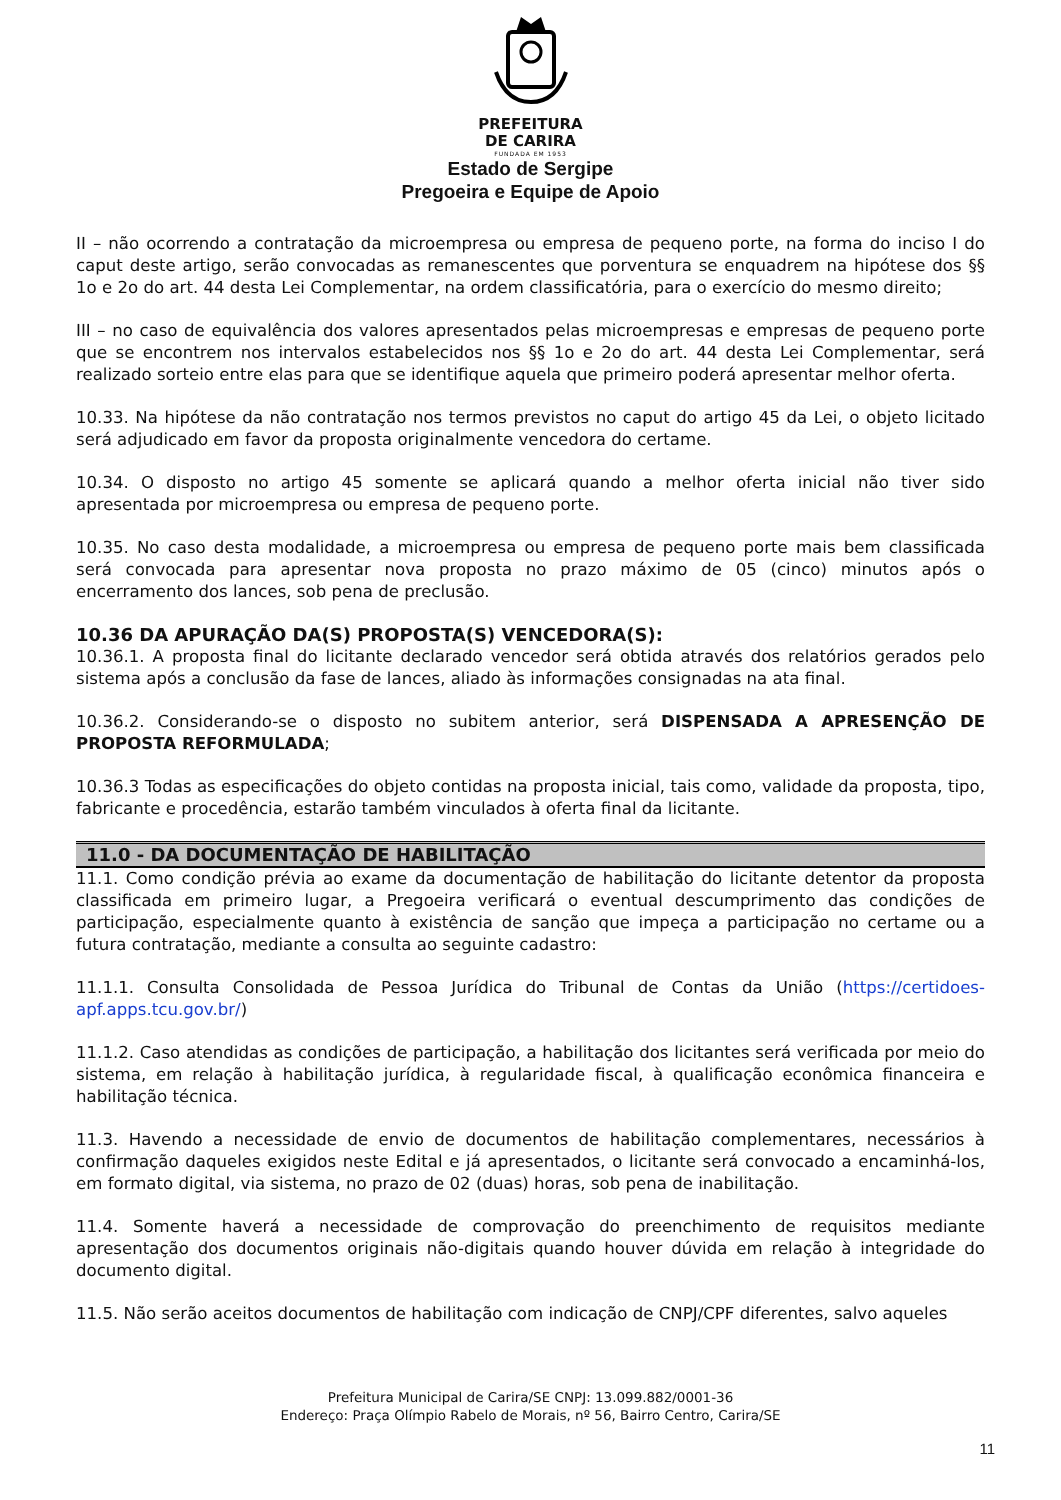PREFEITURA
DE CARIRA
FUNDADA EM 1953
Estado de Sergipe
Pregoeira e Equipe de Apoio
II – não ocorrendo a contratação da microempresa ou empresa de pequeno porte, na forma do inciso I do caput deste artigo, serão convocadas as remanescentes que porventura se enquadrem na hipótese dos §§ 1o e 2o do art. 44 desta Lei Complementar, na ordem classificatória, para o exercício do mesmo direito;
III – no caso de equivalência dos valores apresentados pelas microempresas e empresas de pequeno porte que se encontrem nos intervalos estabelecidos nos §§ 1o e 2o do art. 44 desta Lei Complementar, será realizado sorteio entre elas para que se identifique aquela que primeiro poderá apresentar melhor oferta.
10.33. Na hipótese da não contratação nos termos previstos no caput do artigo 45 da Lei, o objeto licitado será adjudicado em favor da proposta originalmente vencedora do certame.
10.34. O disposto no artigo 45 somente se aplicará quando a melhor oferta inicial não tiver sido apresentada por microempresa ou empresa de pequeno porte.
10.35. No caso desta modalidade, a microempresa ou empresa de pequeno porte mais bem classificada será convocada para apresentar nova proposta no prazo máximo de 05 (cinco) minutos após o encerramento dos lances, sob pena de preclusão.
10.36 DA APURAÇÃO DA(S) PROPOSTA(S) VENCEDORA(S):
10.36.1. A proposta final do licitante declarado vencedor será obtida através dos relatórios gerados pelo sistema após a conclusão da fase de lances, aliado às informações consignadas na ata final.
10.36.2. Considerando-se o disposto no subitem anterior, será DISPENSADA A APRESENÇÃO DE PROPOSTA REFORMULADA;
10.36.3 Todas as especificações do objeto contidas na proposta inicial, tais como, validade da proposta, tipo, fabricante e procedência, estarão também vinculados à oferta final da licitante.
11.0 - DA DOCUMENTAÇÃO DE HABILITAÇÃO
11.1. Como condição prévia ao exame da documentação de habilitação do licitante detentor da proposta classificada em primeiro lugar, a Pregoeira verificará o eventual descumprimento das condições de participação, especialmente quanto à existência de sanção que impeça a participação no certame ou a futura contratação, mediante a consulta ao seguinte cadastro:
11.1.1. Consulta Consolidada de Pessoa Jurídica do Tribunal de Contas da União (https://certidoes-apf.apps.tcu.gov.br/)
11.1.2. Caso atendidas as condições de participação, a habilitação dos licitantes será verificada por meio do sistema, em relação à habilitação jurídica, à regularidade fiscal, à qualificação econômica financeira e habilitação técnica.
11.3. Havendo a necessidade de envio de documentos de habilitação complementares, necessários à confirmação daqueles exigidos neste Edital e já apresentados, o licitante será convocado a encaminhá-los, em formato digital, via sistema, no prazo de 02 (duas) horas, sob pena de inabilitação.
11.4. Somente haverá a necessidade de comprovação do preenchimento de requisitos mediante apresentação dos documentos originais não-digitais quando houver dúvida em relação à integridade do documento digital.
11.5. Não serão aceitos documentos de habilitação com indicação de CNPJ/CPF diferentes, salvo aqueles
Prefeitura Municipal de Carira/SE CNPJ: 13.099.882/0001-36
Endereço: Praça Olímpio Rabelo de Morais, nº 56, Bairro Centro, Carira/SE
11